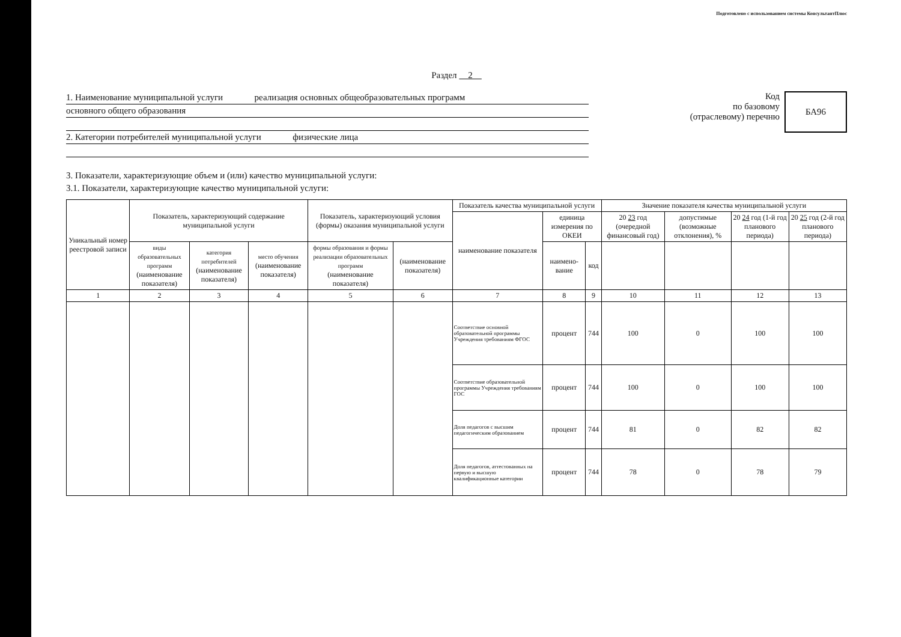Подготовлено с использованием системы КонсультантПлюс
Раздел 2
1. Наименование муниципальной услуги реализация основных общеобразовательных программ
основного общего образования
2. Категории потребителей муниципальной услуги физические лица
Код
по базовому
(отраслевому) перечню
БА96
3. Показатели, характеризующие объем и (или) качество муниципальной услуги:
3.1. Показатели, характеризующие качество муниципальной услуги:
| Уникальный номер реестровой записи | Показатель, характеризующий содержание муниципальной услуги | | | Показатель, характеризующий условия (формы) оказания муниципальной услуги | | Показатель качества муниципальной услуги | | | Значение показателя качества муниципальной услуги | | | |
| --- | --- | --- | --- | --- | --- | --- | --- | --- | --- | --- | --- | --- |
| | | | | | | наименование показателя | единица измерения по ОКЕИ | | 20 23 год (очередной финансовый год) | допустимые (возможные отклонения), % | 20 24 год (1-й год планового периода) | 20 25 год (2-й год планового периода) |
| | виды образовательных программ (наименование показателя) | категория потребителей (наименование показателя) | место обучения (наименование показателя) | формы образования и формы реализации образовательных программ (наименование показателя) | (наименование показателя) | | наимено-вание | код | | | | |
| 1 | 2 | 3 | 4 | 5 | 6 | 7 | 8 | 9 | 10 | 11 | 12 | 13 |
| | | | | | | Соответствие основной образовательной программы Учреждения требованиям ФГОС | процент | 744 | 100 | 0 | 100 | 100 |
| | | | | | | Соответствие образовательной программы Учреждения требованиям ГОС | процент | 744 | 100 | 0 | 100 | 100 |
| | | | | | | Доля педагогов с высшим педагогическим образованием | процент | 744 | 81 | 0 | 82 | 82 |
| | | | | | | Доля педагогов, аттестованных на первую и высшую квалификационные категории | процент | 744 | 78 | 0 | 78 | 79 |